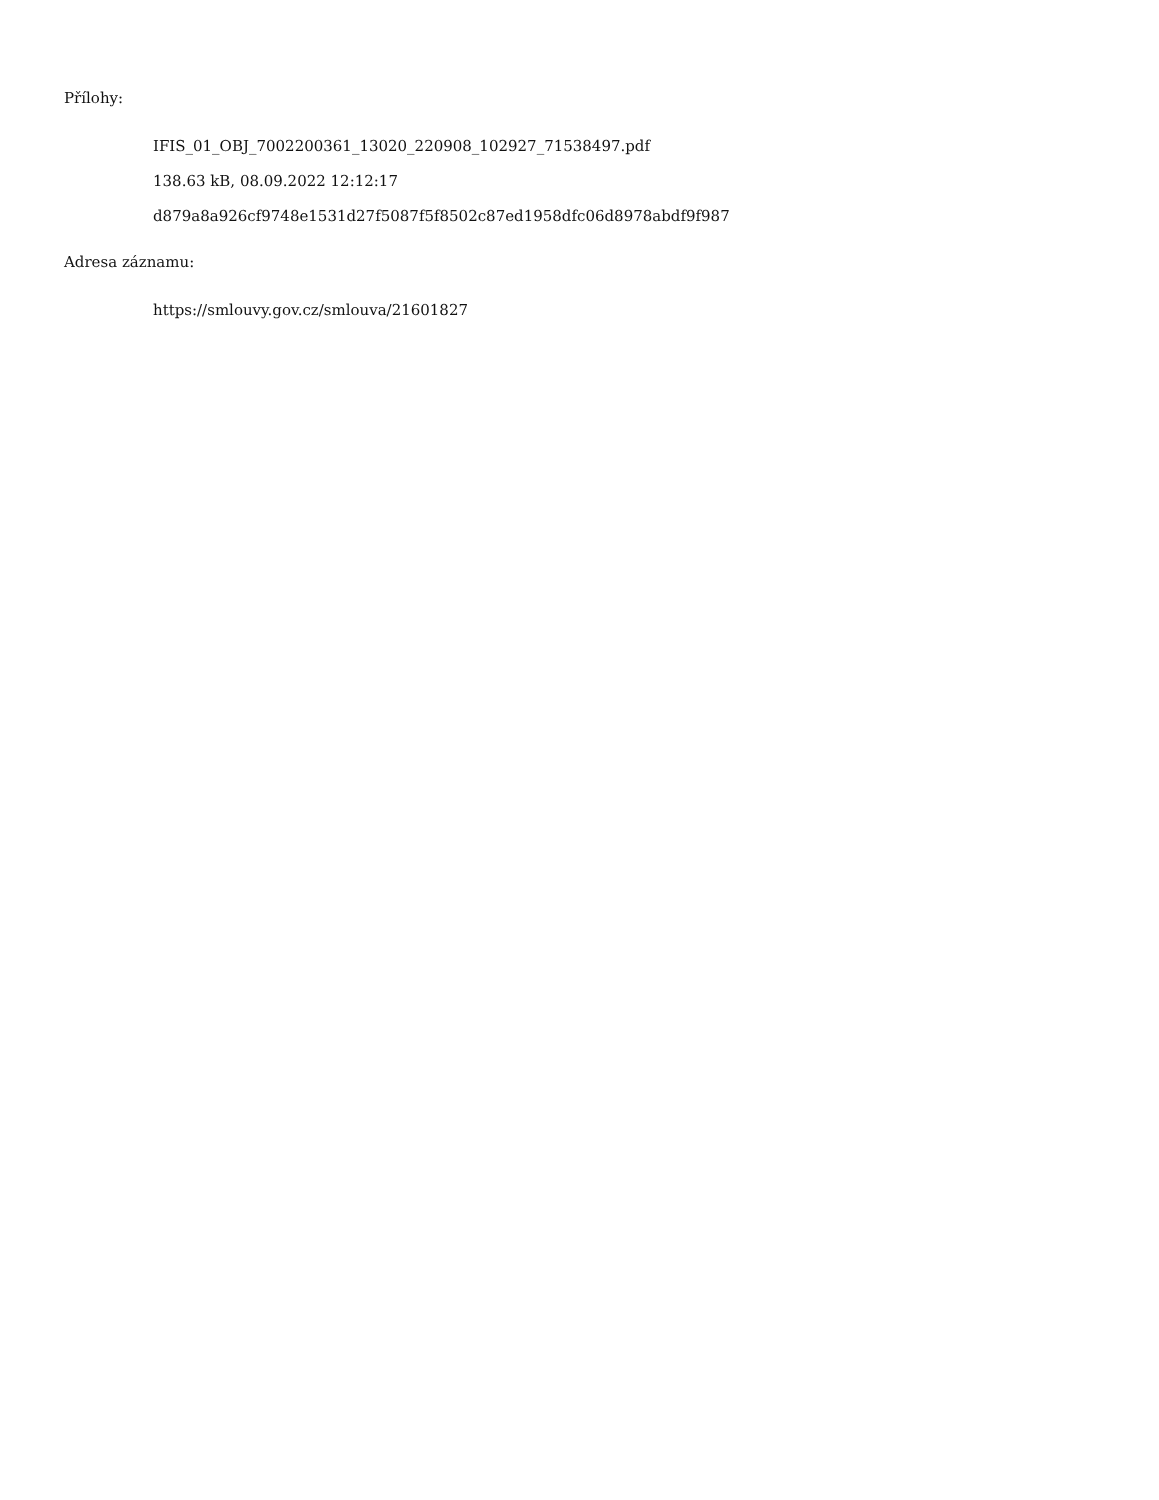Přílohy:
IFIS_01_OBJ_7002200361_13020_220908_102927_71538497.pdf
138.63 kB, 08.09.2022 12:12:17
d879a8a926cf9748e1531d27f5087f5f8502c87ed1958dfc06d8978abdf9f987
Adresa záznamu:
https://smlouvy.gov.cz/smlouva/21601827